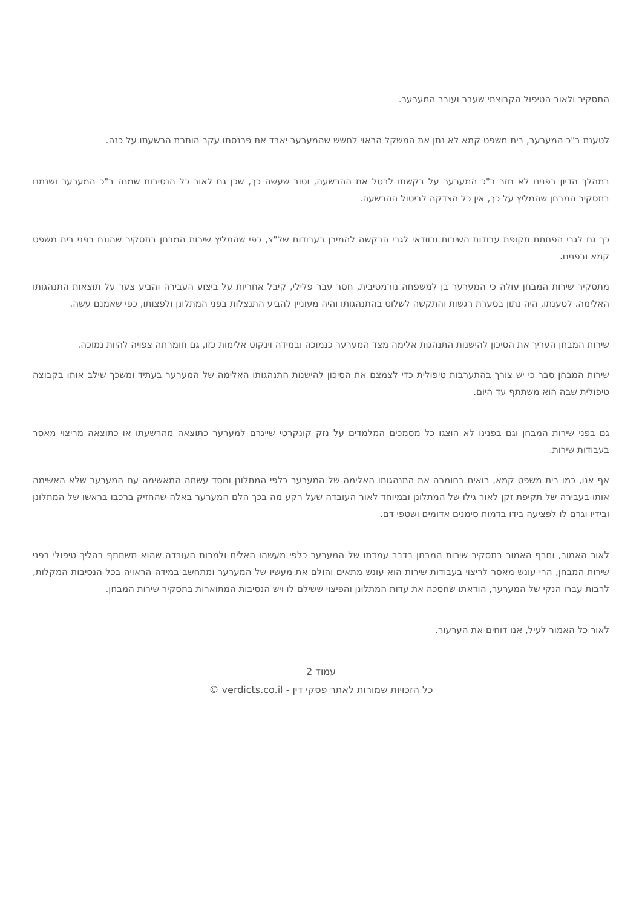התסקיר ולאור הטיפול הקבוצתי שעבר ועובר המערער.
לטענת ב"כ המערער, בית משפט קמא לא נתן את המשקל הראוי לחשש שהמערער יאבד את פרנסתו עקב הותרת הרשעתו על כנה.
במהלך הדיון בפנינו לא חזר ב"כ המערער על בקשתו לבטל את ההרשעה, וטוב שעשה כך, שכן גם לאור כל הנסיבות שמנה ב"כ המערער ושנמנו בתסקיר המבחן שהמליץ על כך, אין כל הצדקה לביטול ההרשעה.
כך גם לגבי הפחתת תקופת עבודות השירות ובוודאי לגבי הבקשה להמירן בעבודות של"צ, כפי שהמליץ שירות המבחן בתסקיר שהונח בפני בית משפט קמא ובפנינו.
מתסקיר שירות המבחן עולה כי המערער בן למשפחה נורמטיבית, חסר עבר פלילי, קיבל אחריות על ביצוע העבירה והביע צער על תוצאות התנהגותו האלימה. לטענתו, היה נתון בסערת רגשות והתקשה לשלוט בהתנהגותו והיה מעוניין להביע התנצלות בפני המתלונן ולפצותו, כפי שאמנם עשה.
שירות המבחן העריך את הסיכון להישנות התנהגות אלימה מצד המערער כנמוכה ובמידה וינקוט אלימות כזו, גם חומרתה צפויה להיות נמוכה.
שירות המבחן סבר כי יש צורך בהתערבות טיפולית כדי לצמצם את הסיכון להישנות התנהגותו האלימה של המערער בעתיד ומשכך שילב אותו בקבוצה טיפולית שבה הוא משתתף עד היום.
גם בפני שירות המבחן וגם בפנינו לא הוצגו כל מסמכים המלמדים על נזק קונקרטי שייגרם למערער כתוצאה מהרשעתו או כתוצאה מריצוי מאסר בעבודות שירות.
אף אנו, כמו בית משפט קמא, רואים בחומרה את התנהגותו האלימה של המערער כלפי המתלונן וחסד עשתה המאשימה עם המערער שלא האשימה אותו בעבירה של תקיפת זקן לאור גילו של המתלונן ובמיוחד לאור העובדה שעל רקע מה בכך הלם המערער באלה שהחזיק ברכבו בראשו של המתלונן ובידיו וגרם לו לפציעה בידו בדמות סימנים אדומים ושטפי דם.
לאור האמור, וחרף האמור בתסקיר שירות המבחן בדבר עמדתו של המערער כלפי מעשהו האלים ולמרות העובדה שהוא משתתף בהליך טיפולי בפני שירות המבחן, הרי עונש מאסר לריצוי בעבודות שירות הוא עונש מתאים והולם את מעשיו של המערער ומתחשב במידה הראויה בכל הנסיבות המקלות, לרבות עברו הנקי של המערער, הודאתו שחסכה את עדות המתלונן והפיצוי ששילם לו ויש הנסיבות המתוארות בתסקיר שירות המבחן.
לאור כל האמור לעיל, אנו דוחים את הערעור.
עמוד 2
כל הזכויות שמורות לאתר פסקי דין - verdicts.co.il ©